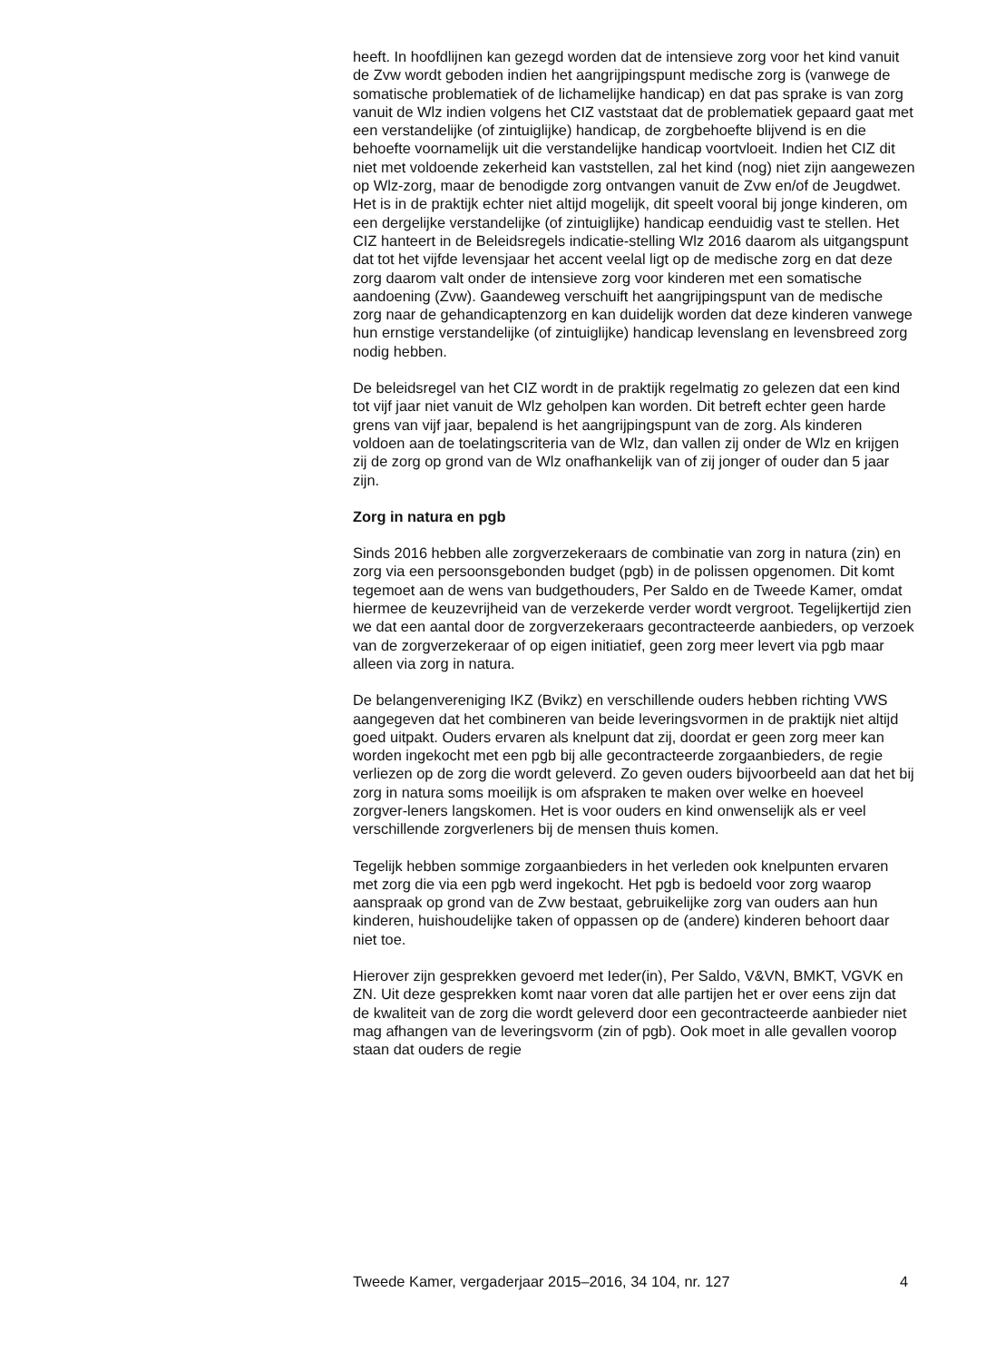heeft. In hoofdlijnen kan gezegd worden dat de intensieve zorg voor het kind vanuit de Zvw wordt geboden indien het aangrijpingspunt medische zorg is (vanwege de somatische problematiek of de lichamelijke handicap) en dat pas sprake is van zorg vanuit de Wlz indien volgens het CIZ vaststaat dat de problematiek gepaard gaat met een verstandelijke (of zintuiglijke) handicap, de zorgbehoefte blijvend is en die behoefte voornamelijk uit die verstandelijke handicap voortvloeit. Indien het CIZ dit niet met voldoende zekerheid kan vaststellen, zal het kind (nog) niet zijn aangewezen op Wlz-zorg, maar de benodigde zorg ontvangen vanuit de Zvw en/of de Jeugdwet.
Het is in de praktijk echter niet altijd mogelijk, dit speelt vooral bij jonge kinderen, om een dergelijke verstandelijke (of zintuiglijke) handicap eenduidig vast te stellen. Het CIZ hanteert in de Beleidsregels indicatie-stelling Wlz 2016 daarom als uitgangspunt dat tot het vijfde levensjaar het accent veelal ligt op de medische zorg en dat deze zorg daarom valt onder de intensieve zorg voor kinderen met een somatische aandoening (Zvw). Gaandeweg verschuift het aangrijpingspunt van de medische zorg naar de gehandicaptenzorg en kan duidelijk worden dat deze kinderen vanwege hun ernstige verstandelijke (of zintuiglijke) handicap levenslang en levensbreed zorg nodig hebben.
De beleidsregel van het CIZ wordt in de praktijk regelmatig zo gelezen dat een kind tot vijf jaar niet vanuit de Wlz geholpen kan worden. Dit betreft echter geen harde grens van vijf jaar, bepalend is het aangrijpingspunt van de zorg. Als kinderen voldoen aan de toelatingscriteria van de Wlz, dan vallen zij onder de Wlz en krijgen zij de zorg op grond van de Wlz onafhankelijk van of zij jonger of ouder dan 5 jaar zijn.
Zorg in natura en pgb
Sinds 2016 hebben alle zorgverzekeraars de combinatie van zorg in natura (zin) en zorg via een persoonsgebonden budget (pgb) in de polissen opgenomen. Dit komt tegemoet aan de wens van budgethouders, Per Saldo en de Tweede Kamer, omdat hiermee de keuzevrijheid van de verzekerde verder wordt vergroot. Tegelijkertijd zien we dat een aantal door de zorgverzekeraars gecontracteerde aanbieders, op verzoek van de zorgverzekeraar of op eigen initiatief, geen zorg meer levert via pgb maar alleen via zorg in natura.
De belangenvereniging IKZ (Bvikz) en verschillende ouders hebben richting VWS aangegeven dat het combineren van beide leveringsvormen in de praktijk niet altijd goed uitpakt. Ouders ervaren als knelpunt dat zij, doordat er geen zorg meer kan worden ingekocht met een pgb bij alle gecontracteerde zorgaanbieders, de regie verliezen op de zorg die wordt geleverd. Zo geven ouders bijvoorbeeld aan dat het bij zorg in natura soms moeilijk is om afspraken te maken over welke en hoeveel zorgver-leners langskomen. Het is voor ouders en kind onwenselijk als er veel verschillende zorgverleners bij de mensen thuis komen.
Tegelijk hebben sommige zorgaanbieders in het verleden ook knelpunten ervaren met zorg die via een pgb werd ingekocht. Het pgb is bedoeld voor zorg waarop aanspraak op grond van de Zvw bestaat, gebruikelijke zorg van ouders aan hun kinderen, huishoudelijke taken of oppassen op de (andere) kinderen behoort daar niet toe.
Hierover zijn gesprekken gevoerd met Ieder(in), Per Saldo, V&VN, BMKT, VGVK en ZN. Uit deze gesprekken komt naar voren dat alle partijen het er over eens zijn dat de kwaliteit van de zorg die wordt geleverd door een gecontracteerde aanbieder niet mag afhangen van de leveringsvorm (zin of pgb). Ook moet in alle gevallen voorop staan dat ouders de regie
Tweede Kamer, vergaderjaar 2015–2016, 34 104, nr. 127 4